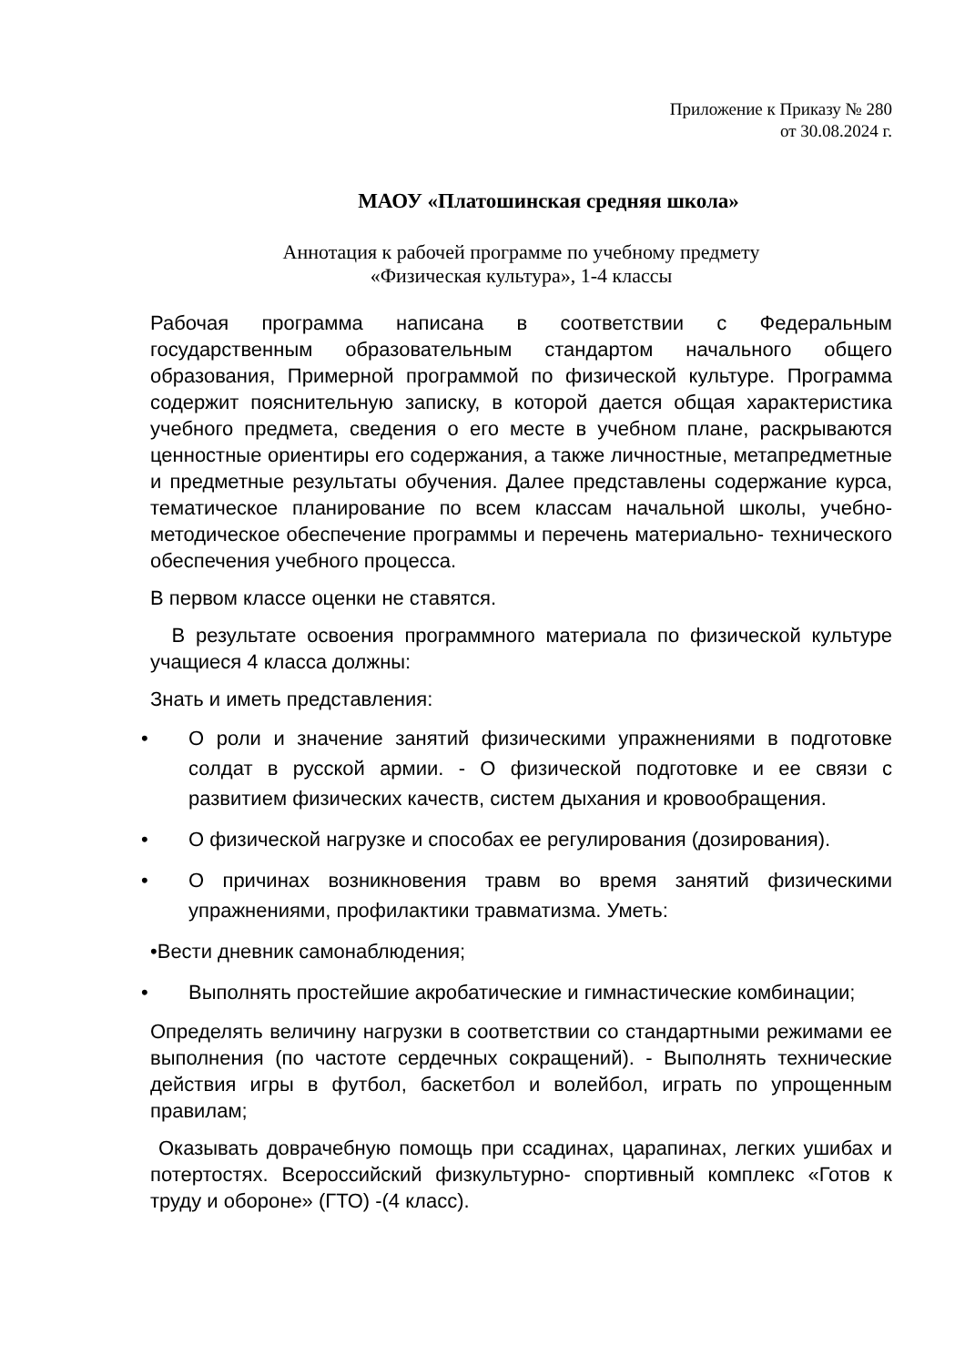Приложение к Приказу № 280
от 30.08.2024 г.
МАОУ «Платошинская средняя школа»
Аннотация к рабочей программе по учебному предмету
«Физическая культура», 1-4 классы
Рабочая программа написана в соответствии с Федеральным государственным образовательным стандартом начального общего образования, Примерной программой по физической культуре. Программа содержит пояснительную записку, в которой дается общая характеристика учебного предмета, сведения о его месте в учебном плане, раскрываются ценностные ориентиры его содержания, а также личностные, метапредметные и предметные результаты обучения. Далее представлены содержание курса, тематическое планирование по всем классам начальной школы, учебно-методическое обеспечение программы и перечень материально- технического обеспечения учебного процесса.
В первом классе оценки не ставятся.
В результате освоения программного материала по физической культуре учащиеся 4 класса должны:
Знать и иметь представления:
• О роли и значение занятий физическими упражнениями в подготовке солдат в русской армии. - О физической подготовке и ее связи с развитием физических качеств, систем дыхания и кровообращения.
• О физической нагрузке и способах ее регулирования (дозирования).
• О причинах возникновения травм во время занятий физическими упражнениями, профилактики травматизма. Уметь:
•Вести дневник самонаблюдения;
• Выполнять простейшие акробатические и гимнастические комбинации;
Определять величину нагрузки в соответствии со стандартными режимами ее выполнения (по частоте сердечных сокращений). - Выполнять технические действия игры в футбол, баскетбол и волейбол, играть по упрощенным правилам;
Оказывать доврачебную помощь при ссадинах, царапинах, легких ушибах и потертостях. Всероссийский физкультурно- спортивный комплекс «Готов к труду и обороне» (ГТО) -(4 класс).